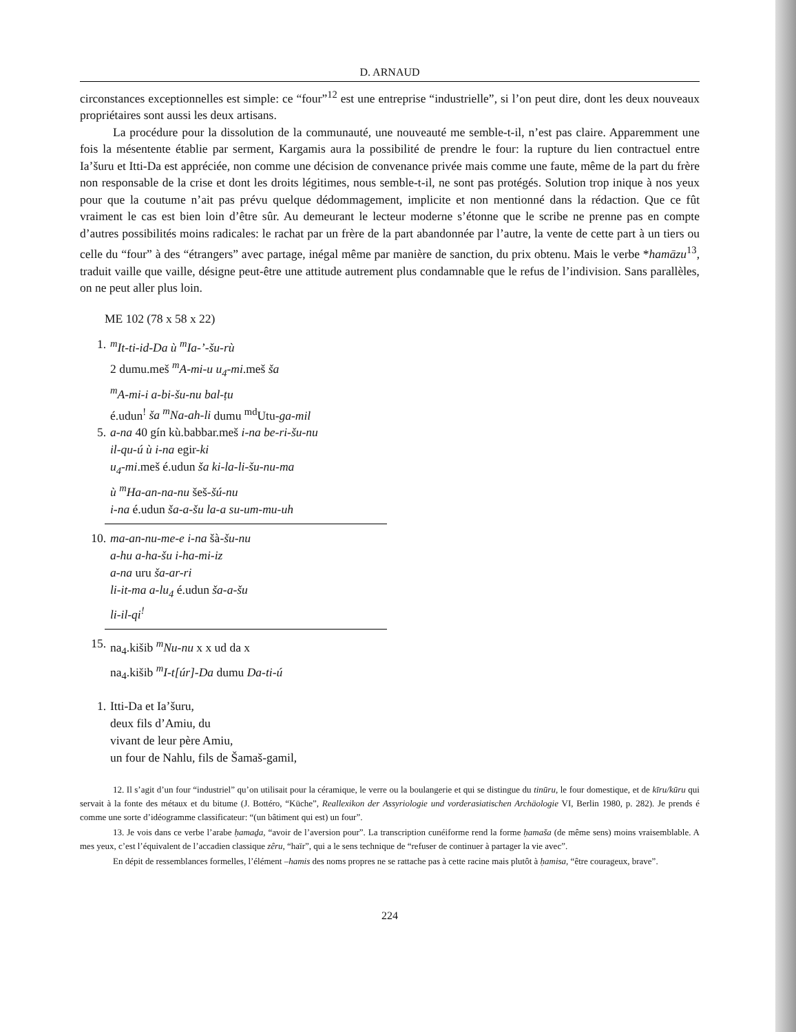D. ARNAUD
circonstances exceptionnelles est simple: ce “four”<sup>12</sup> est une entreprise “industrielle”, si l’on peut dire, dont les deux nouveaux propriétaires sont aussi les deux artisans.
La procédure pour la dissolution de la communauté, une nouveauté me semble-t-il, n’est pas claire. Apparemment une fois la mésentente établie par serment, Kargamis aura la possibilité de prendre le four: la rupture du lien contractuel entre Ia’šuru et Itti-Da est appréciée, non comme une décision de convenance privée mais comme une faute, même de la part du frère non responsable de la crise et dont les droits légitimes, nous semble-t-il, ne sont pas protégés. Solution trop inique à nos yeux pour que la coutume n’ait pas prévu quelque dédommagement, implicite et non mentionné dans la rédaction. Que ce fût vraiment le cas est bien loin d’être sûr. Au demeurant le lecteur moderne s’étonne que le scribe ne prenne pas en compte d’autres possibilités moins radicales: le rachat par un frère de la part abandonnée par l’autre, la vente de cette part à un tiers ou celle du “four” à des “étrangers” avec partage, inégal même par manière de sanction, du prix obtenu. Mais le verbe *hamāzu<sup>13</sup>, traduit vaille que vaille, désigne peut-être une attitude autrement plus condamnable que le refus de l’indivision. Sans parallèles, on ne peut aller plus loin.
ME 102 (78 x 58 x 22)
1. <sup>m</sup>It-ti-id-Da ù <sup>m</sup>Ia-’-šu-rù
2 dumu.meš <sup>m</sup>A-mi-u u<sub>4</sub>-mi.meš ša
<sup>m</sup> A-mi-i a-bi-šu-nu bal-ṭu
é.udun<sup>!</sup> ša <sup>m</sup>Na-ah-li dumu <sup>md</sup>Utu-ga-mil
5. a-na 40 gín kù.babbar.meš i-na be-ri-šu-nu
il-qu-ú ù i-na egir-ki
u<sub>4</sub>-mi.meš é.udun ša ki-la-li-šu-nu-ma
ù <sup>m</sup>Ha-an-na-nu šeš-šú-nu
i-na é.udun ša-a-šu la-a su-um-mu-uh
10. ma-an-nu-me-e i-na šà-šu-nu
a-hu a-ha-šu i-ha-mi-iz
a-na uru ša-ar-ri
li-it-ma a-lu<sub>4</sub> é.udun ša-a-šu
li-il-qi<sup>!</sup>
15. na<sub>4</sub>.kišib <sup>m</sup>Nu-nu x x ud da x
na<sub>4</sub>.kišib <sup>m</sup>I-t[úr]-Da dumu Da-ti-ú
1. Itti-Da et Ia’šuru,
deux fils d’Amiu, du
vivant de leur père Amiu,
un four de Nahlu, fils de Šamaš-gamil,
12. Il s’agit d’un four “industriel” qu’on utilisait pour la céramique, le verre ou la boulangerie et qui se distingue du tinūru, le four domestique, et de kīru/kūru qui servait à la fonte des métaux et du bitume (J. Bottéro, “Küche”, Reallexikon der Assyriologie und vorderasiatischen Archäologie VI, Berlin 1980, p. 282). Je prends é comme une sorte d’idéogramme classificateur: “(un bâtiment qui est) un four”.
13. Je vois dans ce verbe l’arabe ḥamaḏa, “avoir de l’aversion pour”. La transcription cunéiforme rend la forme ḥamaša (de même sens) moins vraisemblable. A mes yeux, c’est l’équivalent de l’accadien classique zêru, “haïr”, qui a le sens technique de “refuser de continuer à partager la vie avec”.
En dépit de ressemblances formelles, l’élément –hamis des noms propres ne se rattache pas à cette racine mais plutôt à ḥamisa, “être courageux, brave”.
224